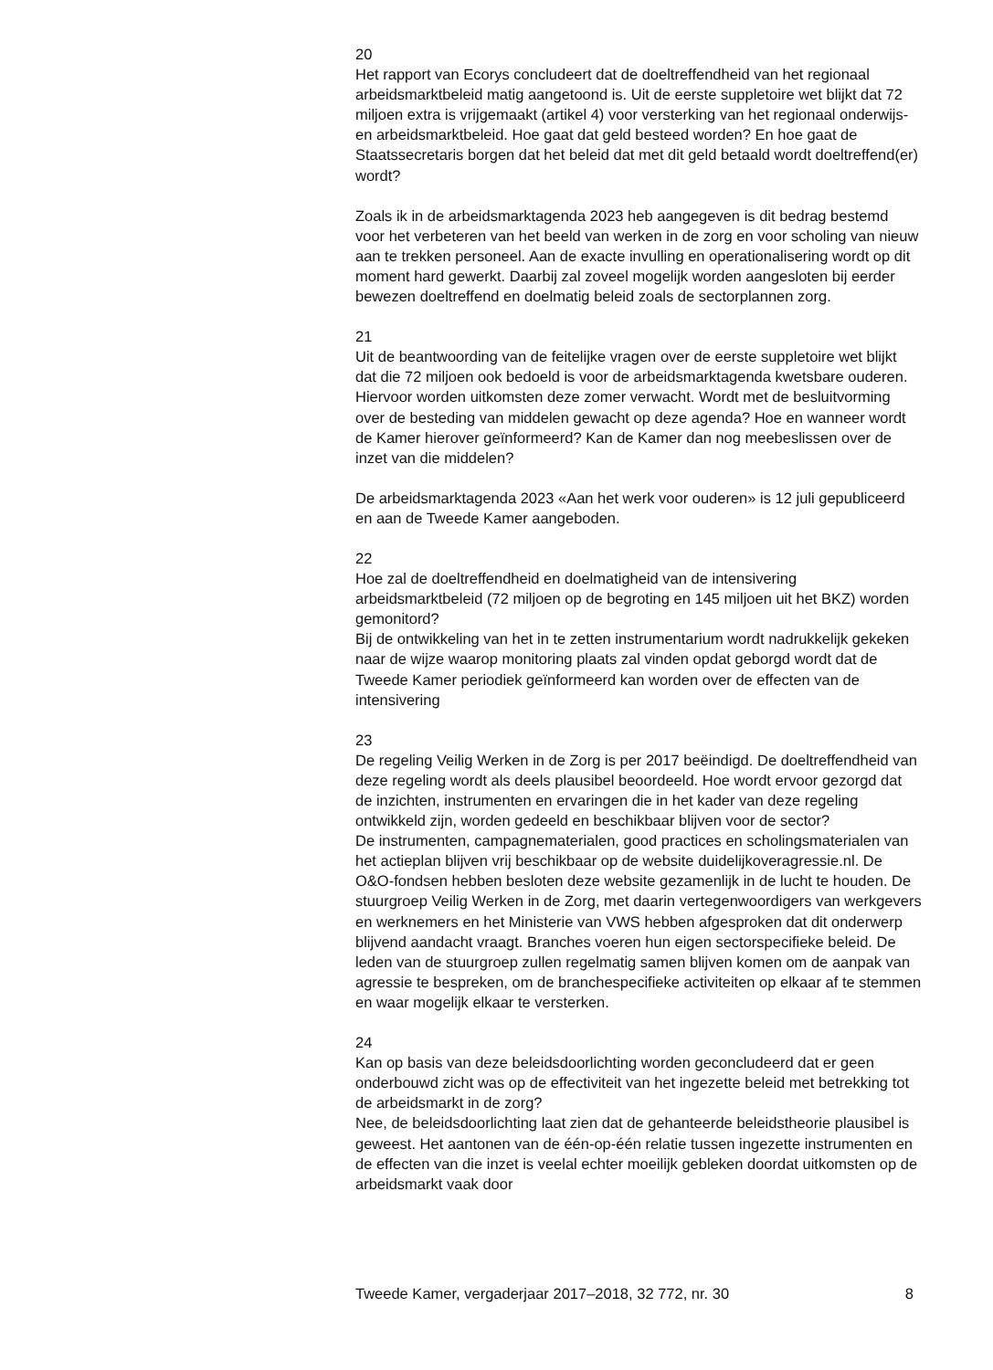20
Het rapport van Ecorys concludeert dat de doeltreffendheid van het regionaal arbeidsmarktbeleid matig aangetoond is. Uit de eerste suppletoire wet blijkt dat 72 miljoen extra is vrijgemaakt (artikel 4) voor versterking van het regionaal onderwijs- en arbeidsmarktbeleid. Hoe gaat dat geld besteed worden? En hoe gaat de Staatssecretaris borgen dat het beleid dat met dit geld betaald wordt doeltreffend(er) wordt?
Zoals ik in de arbeidsmarktagenda 2023 heb aangegeven is dit bedrag bestemd voor het verbeteren van het beeld van werken in de zorg en voor scholing van nieuw aan te trekken personeel. Aan de exacte invulling en operationalisering wordt op dit moment hard gewerkt. Daarbij zal zoveel mogelijk worden aangesloten bij eerder bewezen doeltreffend en doelmatig beleid zoals de sectorplannen zorg.
21
Uit de beantwoording van de feitelijke vragen over de eerste suppletoire wet blijkt dat die 72 miljoen ook bedoeld is voor de arbeidsmarktagenda kwetsbare ouderen. Hiervoor worden uitkomsten deze zomer verwacht. Wordt met de besluitvorming over de besteding van middelen gewacht op deze agenda? Hoe en wanneer wordt de Kamer hierover geïnformeerd? Kan de Kamer dan nog meebeslissen over de inzet van die middelen?
De arbeidsmarktagenda 2023 «Aan het werk voor ouderen» is 12 juli gepubliceerd en aan de Tweede Kamer aangeboden.
22
Hoe zal de doeltreffendheid en doelmatigheid van de intensivering arbeidsmarktbeleid (72 miljoen op de begroting en 145 miljoen uit het BKZ) worden gemonitord?
Bij de ontwikkeling van het in te zetten instrumentarium wordt nadrukkelijk gekeken naar de wijze waarop monitoring plaats zal vinden opdat geborgd wordt dat de Tweede Kamer periodiek geïnformeerd kan worden over de effecten van de intensivering
23
De regeling Veilig Werken in de Zorg is per 2017 beëindigd. De doeltreffendheid van deze regeling wordt als deels plausibel beoordeeld. Hoe wordt ervoor gezorgd dat de inzichten, instrumenten en ervaringen die in het kader van deze regeling ontwikkeld zijn, worden gedeeld en beschikbaar blijven voor de sector?
De instrumenten, campagnematerialen, good practices en scholingsmaterialen van het actieplan blijven vrij beschikbaar op de website duidelijkoveragressie.nl. De O&O-fondsen hebben besloten deze website gezamenlijk in de lucht te houden. De stuurgroep Veilig Werken in de Zorg, met daarin vertegenwoordigers van werkgevers en werknemers en het Ministerie van VWS hebben afgesproken dat dit onderwerp blijvend aandacht vraagt. Branches voeren hun eigen sectorspecifieke beleid. De leden van de stuurgroep zullen regelmatig samen blijven komen om de aanpak van agressie te bespreken, om de branchespecifieke activiteiten op elkaar af te stemmen en waar mogelijk elkaar te versterken.
24
Kan op basis van deze beleidsdoorlichting worden geconcludeerd dat er geen onderbouwd zicht was op de effectiviteit van het ingezette beleid met betrekking tot de arbeidsmarkt in de zorg?
Nee, de beleidsdoorlichting laat zien dat de gehanteerde beleidstheorie plausibel is geweest. Het aantonen van de één-op-één relatie tussen ingezette instrumenten en de effecten van die inzet is veelal echter moeilijk gebleken doordat uitkomsten op de arbeidsmarkt vaak door
Tweede Kamer, vergaderjaar 2017–2018, 32 772, nr. 30 8